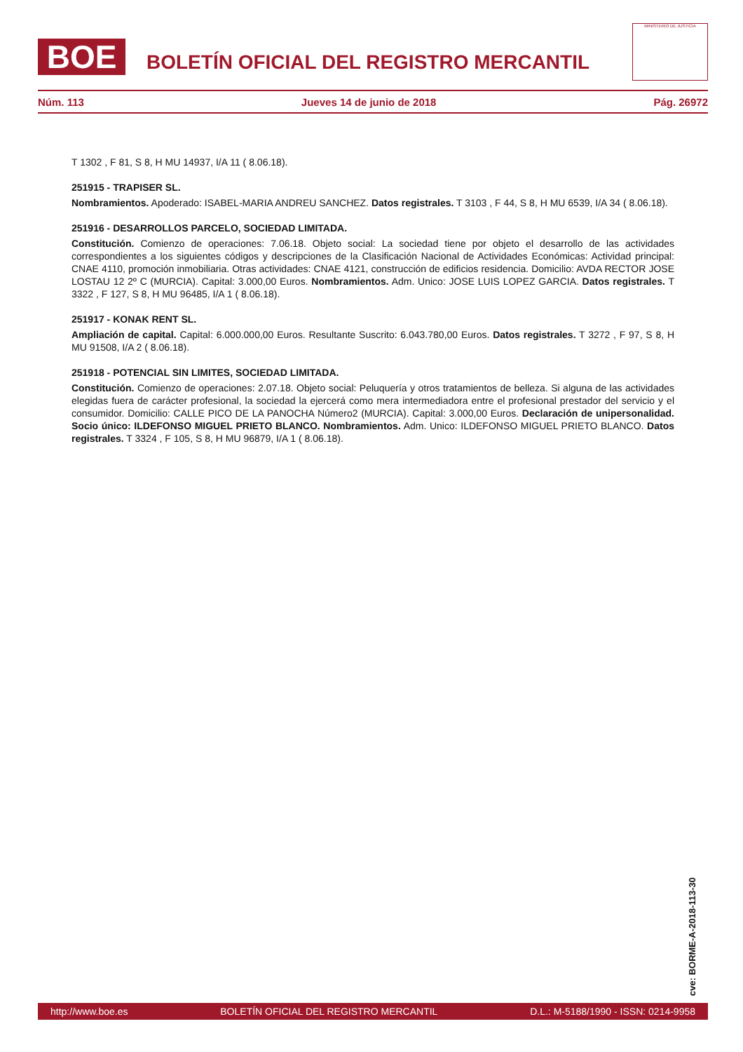BOE
BOLETÍN OFICIAL DEL REGISTRO MERCANTIL
MINISTERIO DE JUSTICIA
Núm. 113 Jueves 14 de junio de 2018 Pág. 26972
T 1302 , F 81, S 8, H MU 14937, I/A 11 ( 8.06.18).
251915 - TRAPISER SL.
Nombramientos. Apoderado: ISABEL-MARIA ANDREU SANCHEZ. Datos registrales. T 3103 , F 44, S 8, H MU 6539, I/A 34 ( 8.06.18).
251916 - DESARROLLOS PARCELO, SOCIEDAD LIMITADA.
Constitución. Comienzo de operaciones: 7.06.18. Objeto social: La sociedad tiene por objeto el desarrollo de las actividades correspondientes a los siguientes códigos y descripciones de la Clasificación Nacional de Actividades Económicas: Actividad principal: CNAE 4110, promoción inmobiliaria. Otras actividades: CNAE 4121, construcción de edificios residencia. Domicilio: AVDA RECTOR JOSE LOSTAU 12 2º C (MURCIA). Capital: 3.000,00 Euros. Nombramientos. Adm. Unico: JOSE LUIS LOPEZ GARCIA. Datos registrales. T 3322 , F 127, S 8, H MU 96485, I/A 1 ( 8.06.18).
251917 - KONAK RENT SL.
Ampliación de capital. Capital: 6.000.000,00 Euros. Resultante Suscrito: 6.043.780,00 Euros. Datos registrales. T 3272 , F 97, S 8, H MU 91508, I/A 2 ( 8.06.18).
251918 - POTENCIAL SIN LIMITES, SOCIEDAD LIMITADA.
Constitución. Comienzo de operaciones: 2.07.18. Objeto social: Peluquería y otros tratamientos de belleza. Si alguna de las actividades elegidas fuera de carácter profesional, la sociedad la ejercerá como mera intermediadora entre el profesional prestador del servicio y el consumidor. Domicilio: CALLE PICO DE LA PANOCHA Número2 (MURCIA). Capital: 3.000,00 Euros. Declaración de unipersonalidad. Socio único: ILDEFONSO MIGUEL PRIETO BLANCO. Nombramientos. Adm. Unico: ILDEFONSO MIGUEL PRIETO BLANCO. Datos registrales. T 3324 , F 105, S 8, H MU 96879, I/A 1 ( 8.06.18).
cve: BORME-A-2018-113-30
http://www.boe.es BOLETÍN OFICIAL DEL REGISTRO MERCANTIL D.L.: M-5188/1990 - ISSN: 0214-9958